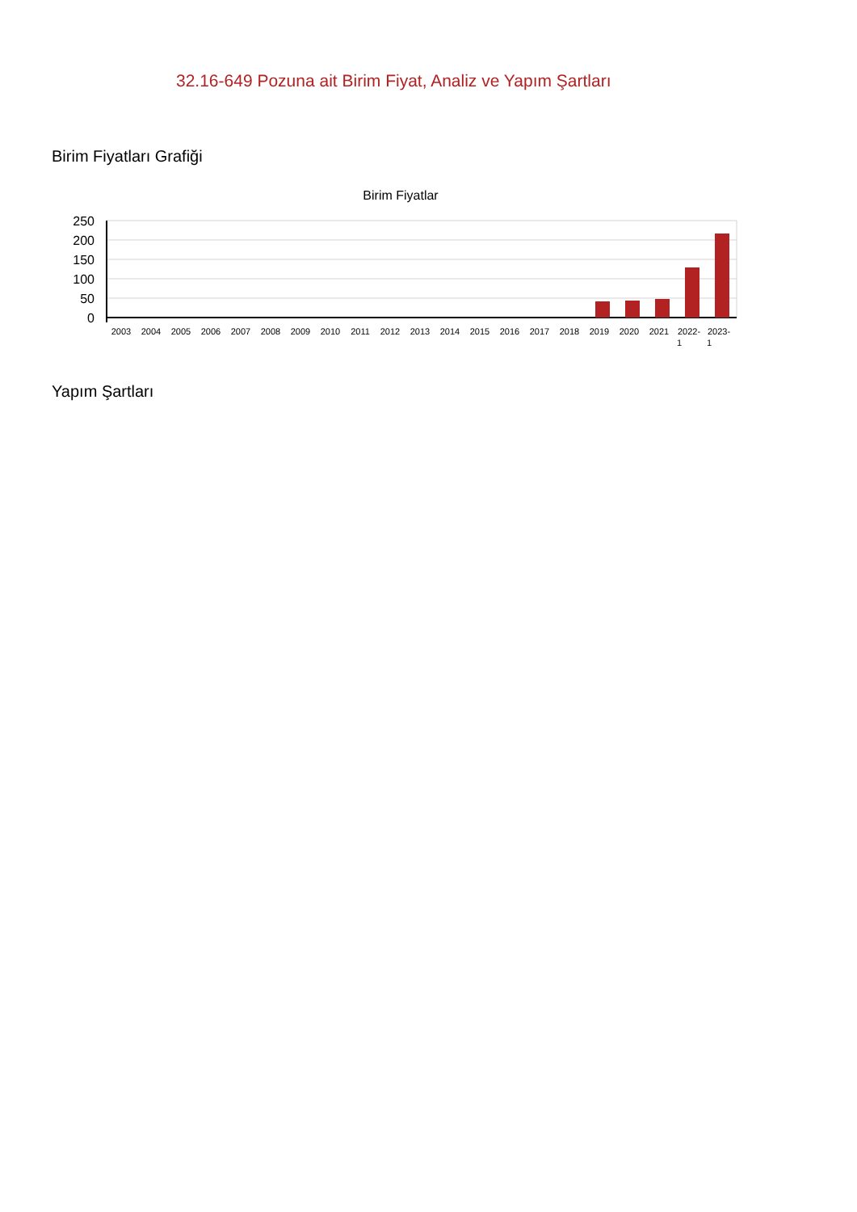32.16-649 Pozuna ait Birim Fiyat, Analiz ve Yapım Şartları
Birim Fiyatları Grafiği
Birim Fiyatlar
250
200
150
100
50
0
2003
2004
2005
2006
2007
2008
2009
2010
2011
2012
2013
2014
2015
2016
2017
2018
2019
2020
2021
2022-
1
2023-
1
Yapım Şartları